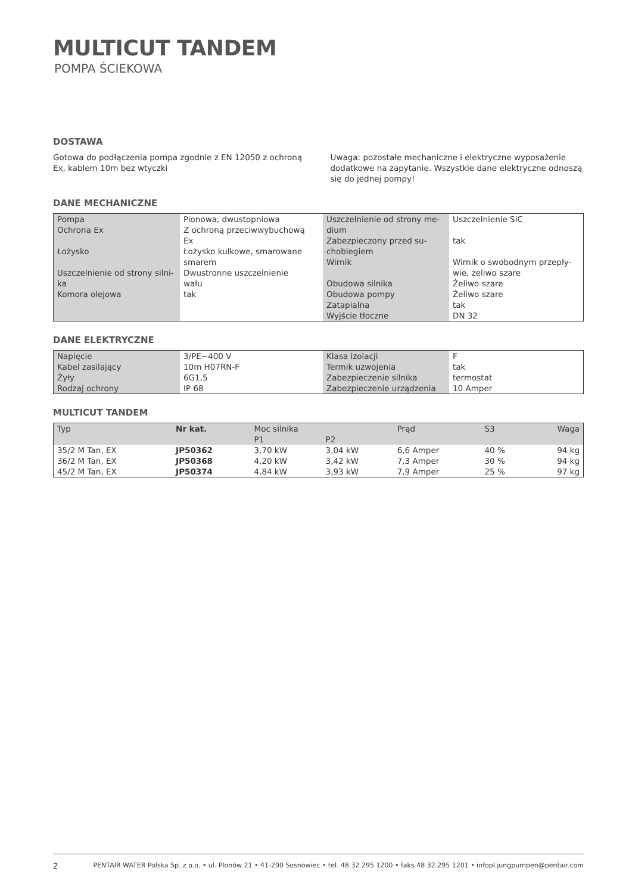MULTICUT TANDEM
POMPA ŚCIEKOWA
DOSTAWA
Gotowa do podłączenia pompa zgodnie z EN 12050 z ochroną Ex, kablem 10m bez wtyczki
Uwaga: pozostałe mechaniczne i elektryczne wyposażenie dodatkowe na zapytanie. Wszystkie dane elektryczne odnoszą się do jednej pompy!
DANE MECHANICZNE
| Pompa Ochrona Ex Łożysko Uszczelnienie od strony silni- ka Komora olejowa | Pionowa, dwustopniowa Z ochroną przeciwwybuchową Ex Łożysko kulkowe, smarowane smarem Dwustronne uszczelnienie wału tak | Uszczelnienie od strony me- dium Zabezpieczony przed su- chobiegiem Wirnik Obudowa silnika Obudowa pompy Zatapialna Wyjście tłoczne | Uszczelnienie SiC tak Wirnik o swobodnym przepły- wie, żeliwo szare Żeliwo szare Żeliwo szare tak DN 32 |
DANE ELEKTRYCZNE
| Napięcie Kabel zasilający Żyły Rodzaj ochrony | 3/PE~400 V 10m H07RN-F 6G1,5 IP 68 | Klasa izolacji Termik uzwojenia Zabezpieczenie silnika Zabezpieczenie urządzenia | F tak termostat 10 Amper |
MULTICUT TANDEM
| Typ | Nr kat. | Moc silnika | | Prąd | S3 | Waga |
| | | P1 | P2 | | | |
| 35/2 M Tan, EX | JP50362 | 3,70 kW | 3,04 kW | 6,6 Amper | 40 % | 94 kg |
| 36/2 M Tan, EX | JP50368 | 4,20 kW | 3,42 kW | 7,3 Amper | 30 % | 94 kg |
| 45/2 M Tan, EX | JP50374 | 4,84 kW | 3,93 kW | 7,9 Amper | 25 % | 97 kg |
2 PENTAIR WATER Polska Sp. z o.o. • ul. Plonów 21 • 41-200 Sosnowiec • tel. 48 32 295 1200 • faks 48 32 295 1201 • infopl.jungpumpen@pentair.com